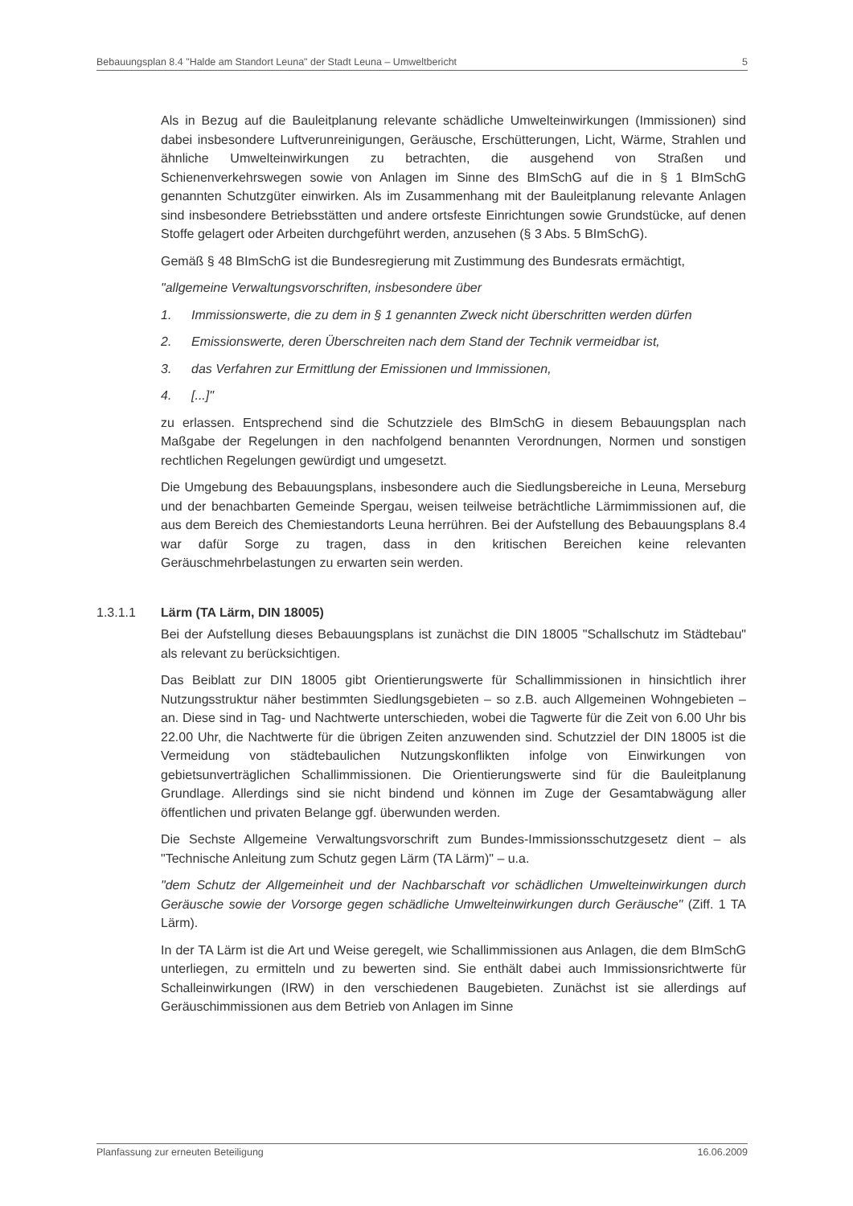Bebauungsplan 8.4 "Halde am Standort Leuna" der Stadt Leuna – Umweltbericht 5
Als in Bezug auf die Bauleitplanung relevante schädliche Umwelteinwirkungen (Immissionen) sind dabei insbesondere Luftverunreinigungen, Geräusche, Erschütterungen, Licht, Wärme, Strahlen und ähnliche Umwelteinwirkungen zu betrachten, die ausgehend von Straßen und Schienenverkehrswegen sowie von Anlagen im Sinne des BImSchG auf die in § 1 BImSchG genannten Schutzgüter einwirken. Als im Zusammenhang mit der Bauleitplanung relevante Anlagen sind insbesondere Betriebsstätten und andere ortsfeste Einrichtungen sowie Grundstücke, auf denen Stoffe gelagert oder Arbeiten durchgeführt werden, anzusehen (§ 3 Abs. 5 BImSchG).
Gemäß § 48 BImSchG ist die Bundesregierung mit Zustimmung des Bundesrats ermächtigt,
"allgemeine Verwaltungsvorschriften, insbesondere über
1. Immissionswerte, die zu dem in § 1 genannten Zweck nicht überschritten werden dürfen
2. Emissionswerte, deren Überschreiten nach dem Stand der Technik vermeidbar ist,
3. das Verfahren zur Ermittlung der Emissionen und Immissionen,
4. [...]"
zu erlassen. Entsprechend sind die Schutzziele des BImSchG in diesem Bebauungsplan nach Maßgabe der Regelungen in den nachfolgend benannten Verordnungen, Normen und sonstigen rechtlichen Regelungen gewürdigt und umgesetzt.
Die Umgebung des Bebauungsplans, insbesondere auch die Siedlungsbereiche in Leuna, Merseburg und der benachbarten Gemeinde Spergau, weisen teilweise beträchtliche Lärmimmissionen auf, die aus dem Bereich des Chemiestandorts Leuna herrühren. Bei der Aufstellung des Bebauungsplans 8.4 war dafür Sorge zu tragen, dass in den kritischen Bereichen keine relevanten Geräuschmehrbelastungen zu erwarten sein werden.
1.3.1.1 Lärm (TA Lärm, DIN 18005)
Bei der Aufstellung dieses Bebauungsplans ist zunächst die DIN 18005 "Schallschutz im Städtebau" als relevant zu berücksichtigen.
Das Beiblatt zur DIN 18005 gibt Orientierungswerte für Schallimmissionen in hinsichtlich ihrer Nutzungsstruktur näher bestimmten Siedlungsgebieten – so z.B. auch Allgemeinen Wohngebieten – an. Diese sind in Tag- und Nachtwerte unterschieden, wobei die Tagwerte für die Zeit von 6.00 Uhr bis 22.00 Uhr, die Nachtwerte für die übrigen Zeiten anzuwenden sind. Schutzziel der DIN 18005 ist die Vermeidung von städtebaulichen Nutzungskonflikten infolge von Einwirkungen von gebietsunverträglichen Schallimmissionen. Die Orientierungswerte sind für die Bauleitplanung Grundlage. Allerdings sind sie nicht bindend und können im Zuge der Gesamtabwägung aller öffentlichen und privaten Belange ggf. überwunden werden.
Die Sechste Allgemeine Verwaltungsvorschrift zum Bundes-Immissionsschutzgesetz dient – als "Technische Anleitung zum Schutz gegen Lärm (TA Lärm)" – u.a.
"dem Schutz der Allgemeinheit und der Nachbarschaft vor schädlichen Umwelteinwirkungen durch Geräusche sowie der Vorsorge gegen schädliche Umwelteinwirkungen durch Geräusche" (Ziff. 1 TA Lärm).
In der TA Lärm ist die Art und Weise geregelt, wie Schallimmissionen aus Anlagen, die dem BImSchG unterliegen, zu ermitteln und zu bewerten sind. Sie enthält dabei auch Immissionsrichtwerte für Schalleinwirkungen (IRW) in den verschiedenen Baugebieten. Zunächst ist sie allerdings auf Geräuschimmissionen aus dem Betrieb von Anlagen im Sinne
Planfassung zur erneuten Beteiligung 16.06.2009